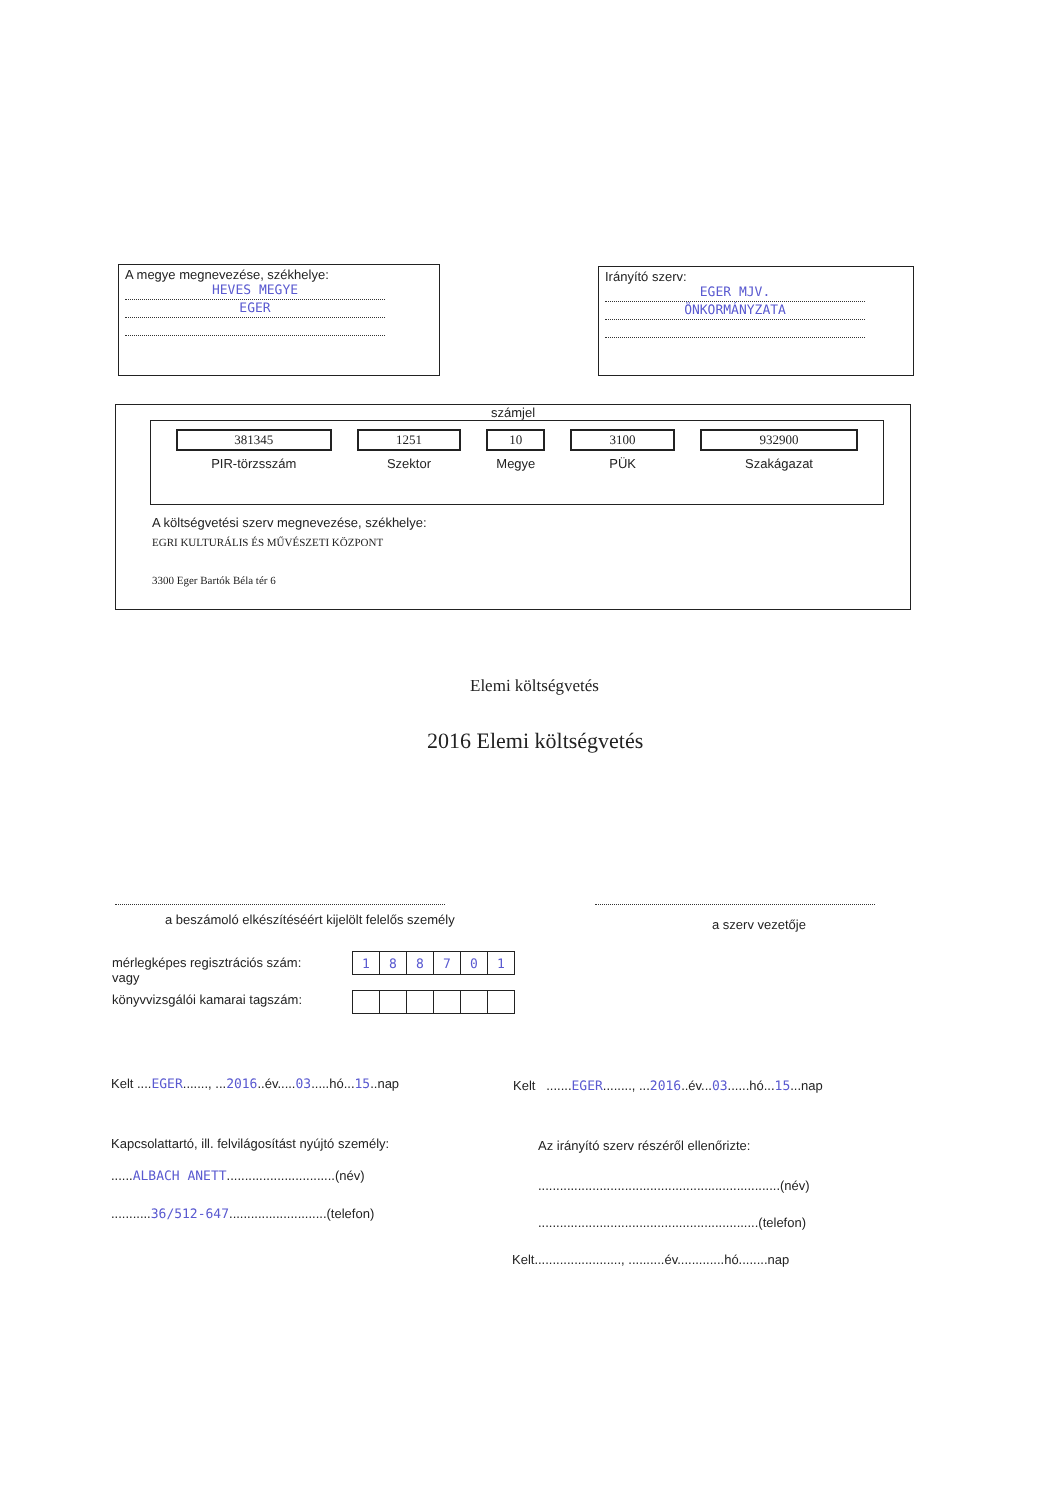A megye megnevezése, székhelye:
HEVES MEGYE
EGER
Irányító szerv:
EGER MJV.
ÖNKORMÁNYZATA
számjel
| 381345 | 1251 | 10 | 3100 | 932900 |
| PIR-törzsszám | Szektor | Megye | PÜK | Szakágazat |
A költségvetési szerv megnevezése, székhelye:
EGRI KULTURÁLIS ÉS MŰVÉSZETI KÖZPONT
3300 Eger Bartók Béla tér 6
Elemi költségvetés
2016 Elemi költségvetés
a beszámoló elkészítéséért kijelölt felelős személy
a szerv vezetője
mérlegképes regisztrációs szám:
vagy
könyvvizsgálói kamarai tagszám:
| 1 | 8 | 8 | 7 | 0 | 1 |
Kelt ....EGER......., ...2016..év.....03.....hó...15..nap
Kelt .......EGER........, ...2016..év...03......hó...15...nap
Kapcsolattartó, ill. felvilágosítást nyújtó személy:
......ALBACH ANETT..............................(név)
...........36/512-647...........................(telefon)
Az irányító szerv részéről ellenőrizte:
...................................................................(név)
.............................................................(telefon)
Kelt........................, ..........év.............hó........nap